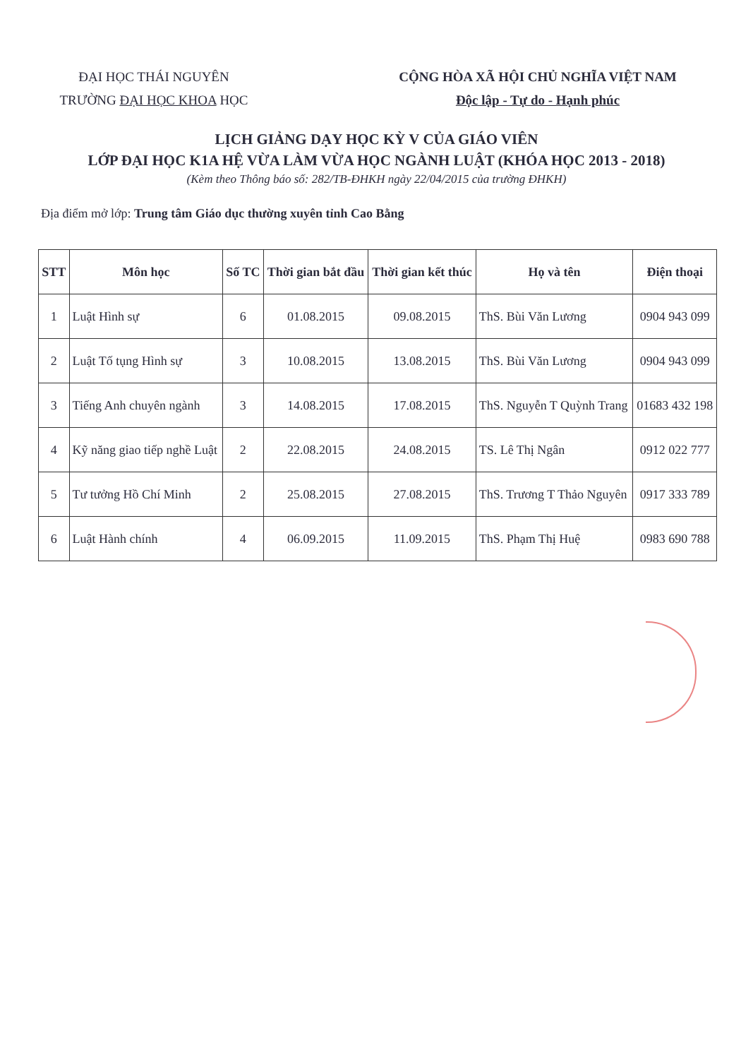ĐẠI HỌC THÁI NGUYÊN
TRƯỜNG ĐẠI HỌC KHOA HỌC
CỘNG HÒA XÃ HỘI CHỦ NGHĨA VIỆT NAM
Độc lập - Tự do - Hạnh phúc
LỊCH GIẢNG DẠY HỌC KỲ V CỦA GIÁO VIÊN
LỚP ĐẠI HỌC K1A HỆ VỪA LÀM VỪA HỌC NGÀNH LUẬT (KHÓA HỌC 2013 - 2018)
(Kèm theo Thông báo số: 282/TB-ĐHKH ngày 22/04/2015 của trường ĐHKH)
Địa điểm mở lớp: Trung tâm Giáo dục thường xuyên tỉnh Cao Bằng
| STT | Môn học | Số TC | Thời gian bắt đầu | Thời gian kết thúc | Họ và tên | Điện thoại |
| --- | --- | --- | --- | --- | --- | --- |
| 1 | Luật Hình sự | 6 | 01.08.2015 | 09.08.2015 | ThS. Bùi Văn Lương | 0904 943 099 |
| 2 | Luật Tố tụng Hình sự | 3 | 10.08.2015 | 13.08.2015 | ThS. Bùi Văn Lương | 0904 943 099 |
| 3 | Tiếng Anh chuyên ngành | 3 | 14.08.2015 | 17.08.2015 | ThS. Nguyễn T Quỳnh Trang | 01683 432 198 |
| 4 | Kỹ năng giao tiếp nghề Luật | 2 | 22.08.2015 | 24.08.2015 | TS. Lê Thị Ngân | 0912 022 777 |
| 5 | Tư tưởng Hồ Chí Minh | 2 | 25.08.2015 | 27.08.2015 | ThS. Trương T Thảo Nguyên | 0917 333 789 |
| 6 | Luật Hành chính | 4 | 06.09.2015 | 11.09.2015 | ThS. Phạm Thị Huệ | 0983 690 788 |